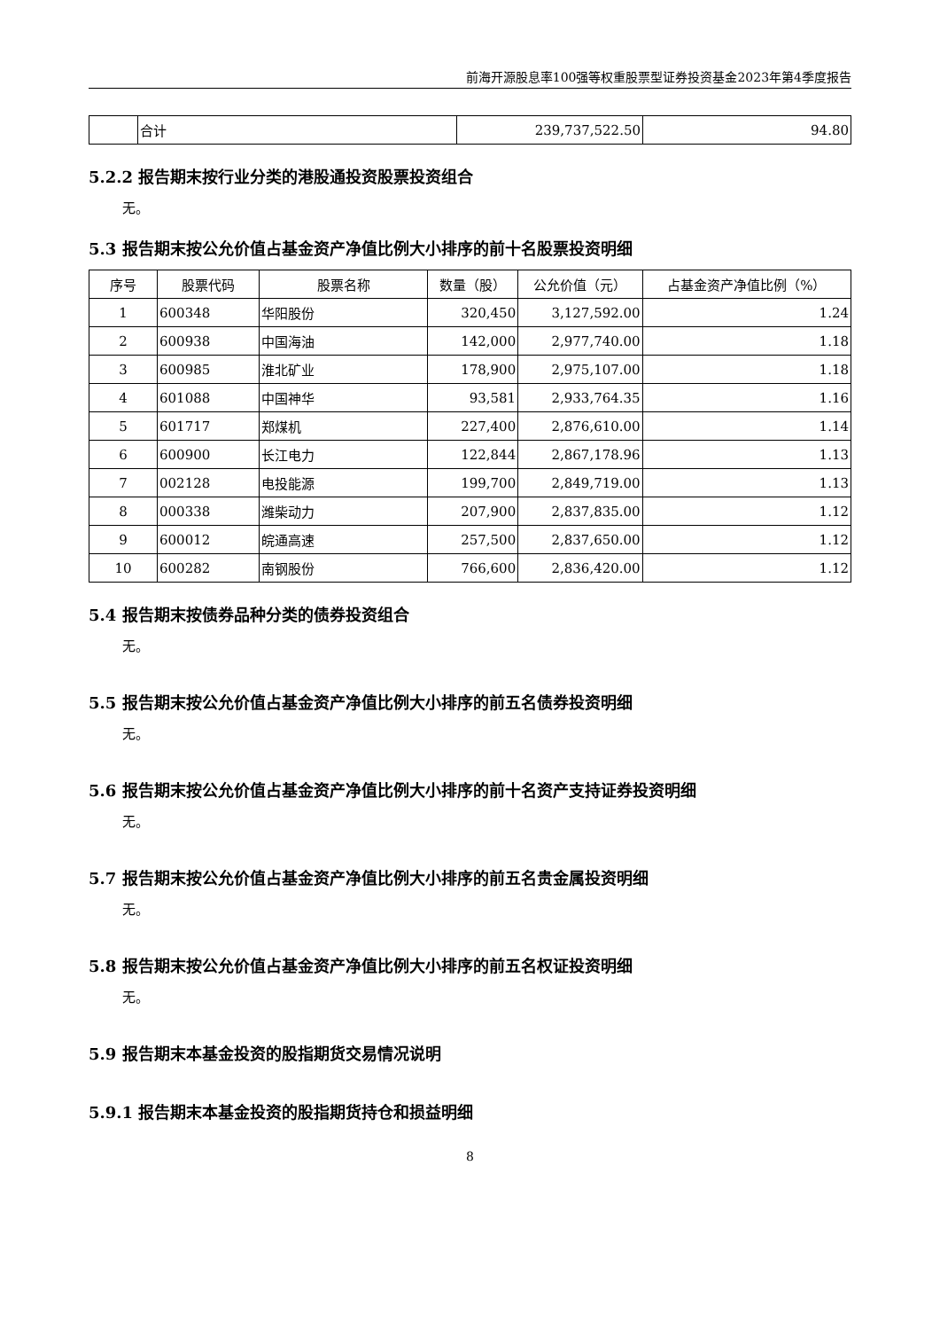前海开源股息率100强等权重股票型证券投资基金2023年第4季度报告
| | 合计 | 239,737,522.50 | 94.80 |
5.2.2 报告期末按行业分类的港股通投资股票投资组合
无。
5.3 报告期末按公允价值占基金资产净值比例大小排序的前十名股票投资明细
| 序号 | 股票代码 | 股票名称 | 数量（股） | 公允价值（元） | 占基金资产净值比例（%） |
| --- | --- | --- | --- | --- | --- |
| 1 | 600348 | 华阳股份 | 320,450 | 3,127,592.00 | 1.24 |
| 2 | 600938 | 中国海油 | 142,000 | 2,977,740.00 | 1.18 |
| 3 | 600985 | 淮北矿业 | 178,900 | 2,975,107.00 | 1.18 |
| 4 | 601088 | 中国神华 | 93,581 | 2,933,764.35 | 1.16 |
| 5 | 601717 | 郑煤机 | 227,400 | 2,876,610.00 | 1.14 |
| 6 | 600900 | 长江电力 | 122,844 | 2,867,178.96 | 1.13 |
| 7 | 002128 | 电投能源 | 199,700 | 2,849,719.00 | 1.13 |
| 8 | 000338 | 潍柴动力 | 207,900 | 2,837,835.00 | 1.12 |
| 9 | 600012 | 皖通高速 | 257,500 | 2,837,650.00 | 1.12 |
| 10 | 600282 | 南钢股份 | 766,600 | 2,836,420.00 | 1.12 |
5.4 报告期末按债券品种分类的债券投资组合
无。
5.5 报告期末按公允价值占基金资产净值比例大小排序的前五名债券投资明细
无。
5.6 报告期末按公允价值占基金资产净值比例大小排序的前十名资产支持证券投资明细
无。
5.7 报告期末按公允价值占基金资产净值比例大小排序的前五名贵金属投资明细
无。
5.8 报告期末按公允价值占基金资产净值比例大小排序的前五名权证投资明细
无。
5.9 报告期末本基金投资的股指期货交易情况说明
5.9.1 报告期末本基金投资的股指期货持仓和损益明细
8